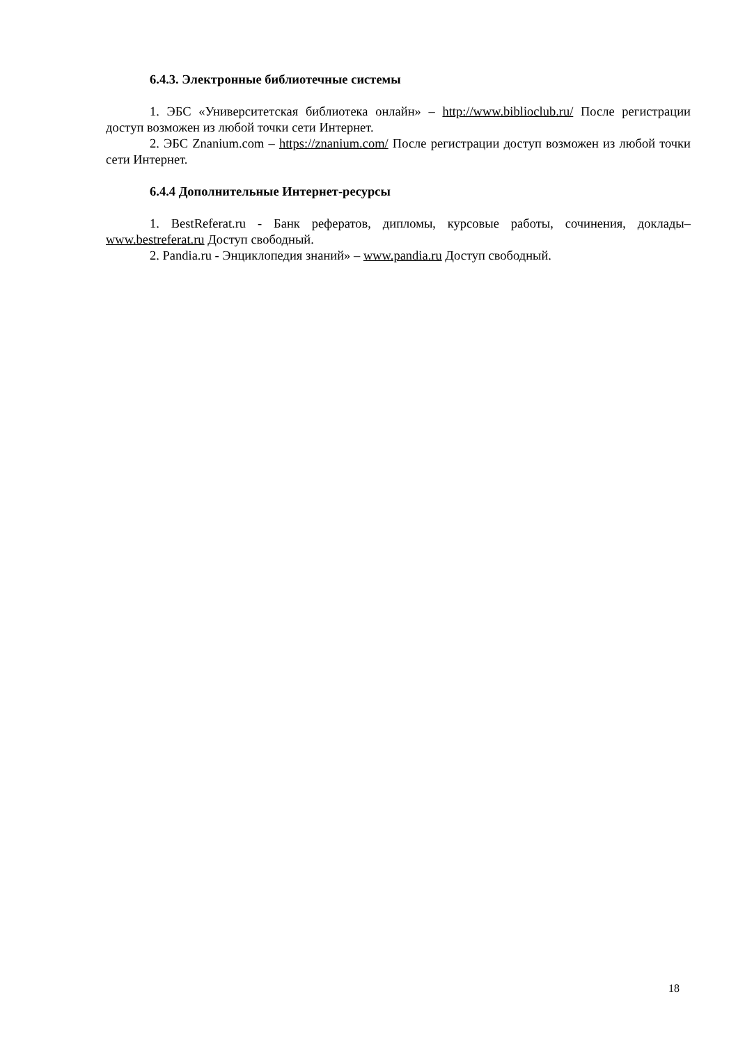6.4.3. Электронные библиотечные системы
1. ЭБС «Университетская библиотека онлайн» – http://www.biblioclub.ru/ После регистрации доступ возможен из любой точки сети Интернет.
2. ЭБС Znanium.com – https://znanium.com/ После регистрации доступ возможен из любой точки сети Интернет.
6.4.4 Дополнительные Интернет-ресурсы
1. BestReferat.ru - Банк рефератов, дипломы, курсовые работы, сочинения, доклады– www.bestreferat.ru Доступ свободный.
2. Pandia.ru - Энциклопедия знаний» – www.pandia.ru Доступ свободный.
18